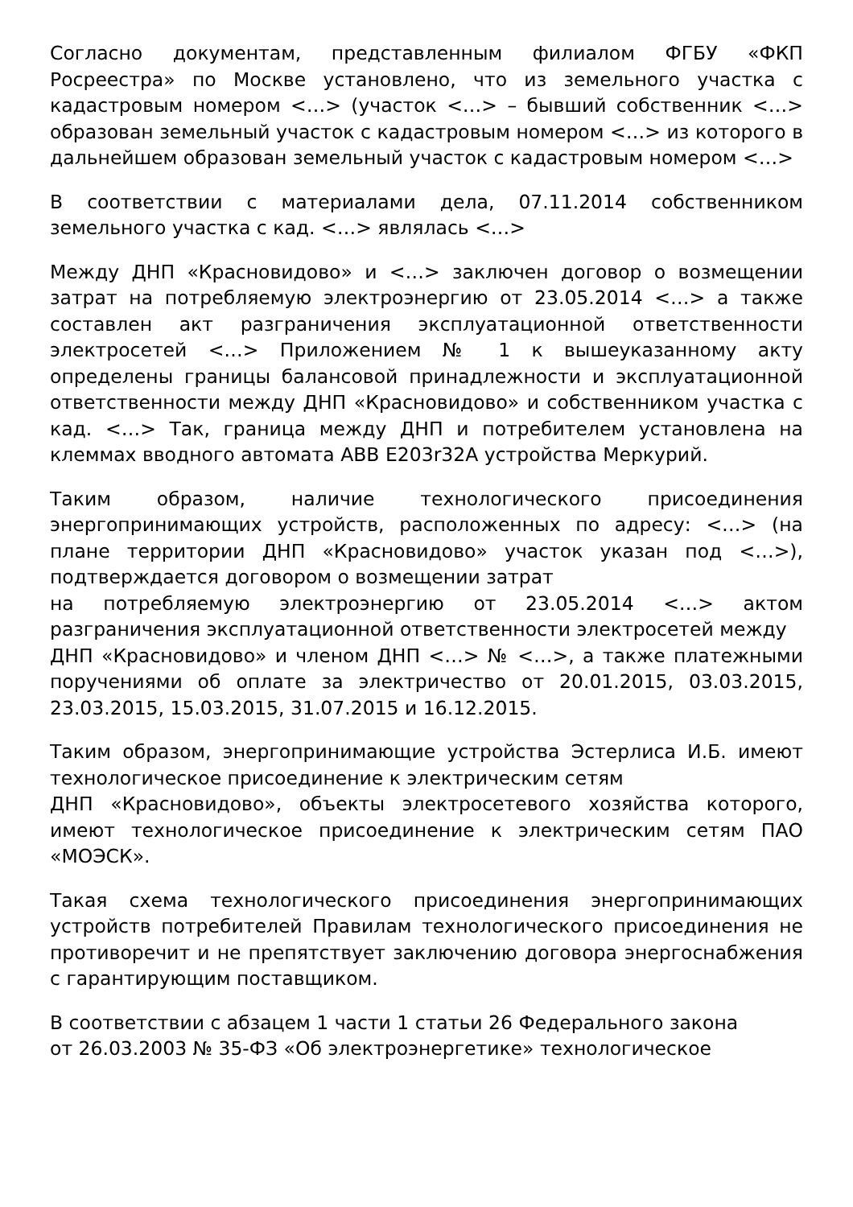Согласно документам, представленным филиалом ФГБУ «ФКП Росреестра» по Москве установлено, что из земельного участка с кадастровым номером <…> (участок <…> – бывший собственник <…> образован земельный участок с кадастровым номером <…> из которого в дальнейшем образован земельный участок с кадастровым номером <…>
В соответствии с материалами дела, 07.11.2014 собственником земельного участка с кад. <…> являлась <…>
Между ДНП «Красновидово» и <…> заключен договор о возмещении затрат на потребляемую электроэнергию от 23.05.2014 <…> а также составлен акт разграничения эксплуатационной ответственности электросетей <…> Приложением № 1 к вышеуказанному акту определены границы балансовой принадлежности и эксплуатационной ответственности между ДНП «Красновидово» и собственником участка с кад. <…> Так, граница между ДНП и потребителем установлена на клеммах вводного автомата АВВ E203r32A устройства Меркурий.
Таким образом, наличие технологического присоединения энергопринимающих устройств, расположенных по адресу: <…> (на плане территории ДНП «Красновидово» участок указан под <…>), подтверждается договором о возмещении затрат
на потребляемую электроэнергию от 23.05.2014 <…> актом разграничения эксплуатационной ответственности электросетей между
ДНП «Красновидово» и членом ДНП <…> № <…>, а также платежными поручениями об оплате за электричество от 20.01.2015, 03.03.2015, 23.03.2015, 15.03.2015, 31.07.2015 и 16.12.2015.
Таким образом, энергопринимающие устройства Эстерлиса И.Б. имеют технологическое присоединение к электрическим сетям
ДНП «Красновидово», объекты электросетевого хозяйства которого, имеют технологическое присоединение к электрическим сетям ПАО «МОЭСК».
Такая схема технологического присоединения энергопринимающих устройств потребителей Правилам технологического присоединения не противоречит и не препятствует заключению договора энергоснабжения с гарантирующим поставщиком.
В соответствии с абзацем 1 части 1 статьи 26 Федерального закона
от 26.03.2003 № 35-ФЗ «Об электроэнергетике» технологическое